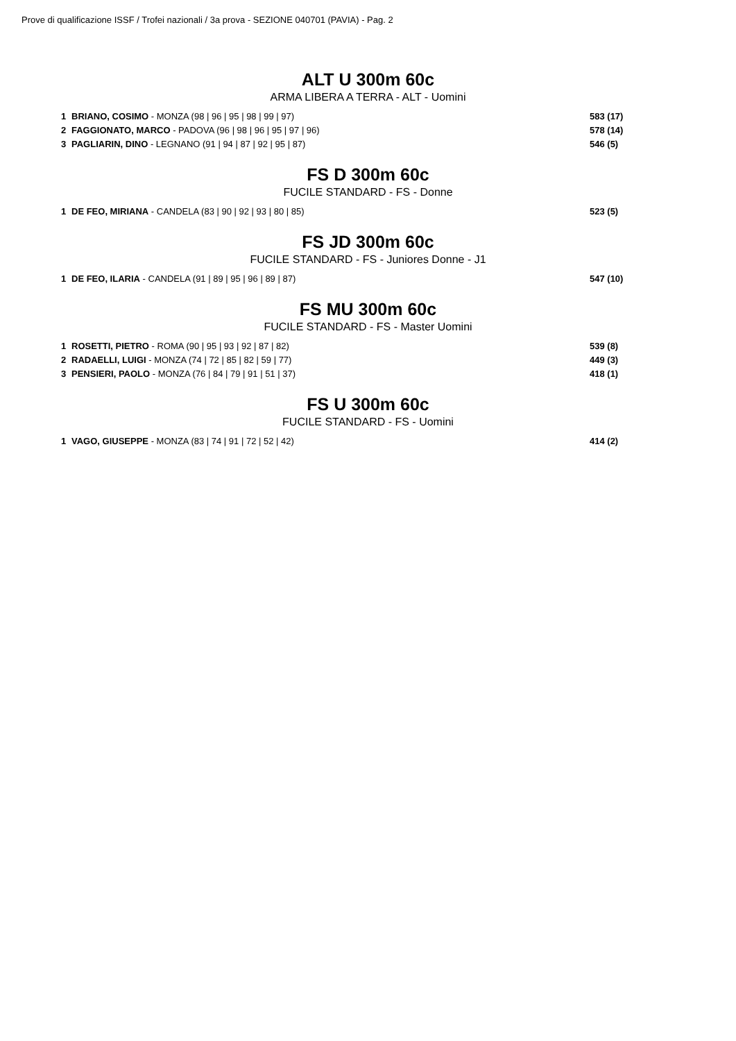Prove di qualificazione ISSF / Trofei nazionali / 3a prova - SEZIONE 040701 (PAVIA) - Pag. 2
ALT U 300m 60c
ARMA LIBERA A TERRA - ALT - Uomini
| 1 | BRIANO, COSIMO - MONZA (98 / 96 / 95 / 98 / 99 / 97) | 583 (17) |
| 2 | FAGGIONATO, MARCO - PADOVA (96 / 98 / 96 / 95 / 97 / 96) | 578 (14) |
| 3 | PAGLIARIN, DINO - LEGNANO (91 / 94 / 87 / 92 / 95 / 87) | 546 (5) |
FS D 300m 60c
FUCILE STANDARD - FS - Donne
| 1 | DE FEO, MIRIANA - CANDELA (83 / 90 / 92 / 93 / 80 / 85) | 523 (5) |
FS JD 300m 60c
FUCILE STANDARD - FS - Juniores Donne - J1
| 1 | DE FEO, ILARIA - CANDELA (91 / 89 / 95 / 96 / 89 / 87) | 547 (10) |
FS MU 300m 60c
FUCILE STANDARD - FS - Master Uomini
| 1 | ROSETTI, PIETRO - ROMA (90 / 95 / 93 / 92 / 87 / 82) | 539 (8) |
| 2 | RADAELLI, LUIGI - MONZA (74 / 72 / 85 / 82 / 59 / 77) | 449 (3) |
| 3 | PENSIERI, PAOLO - MONZA (76 / 84 / 79 / 91 / 51 / 37) | 418 (1) |
FS U 300m 60c
FUCILE STANDARD - FS - Uomini
| 1 | VAGO, GIUSEPPE - MONZA (83 / 74 / 91 / 72 / 52 / 42) | 414 (2) |